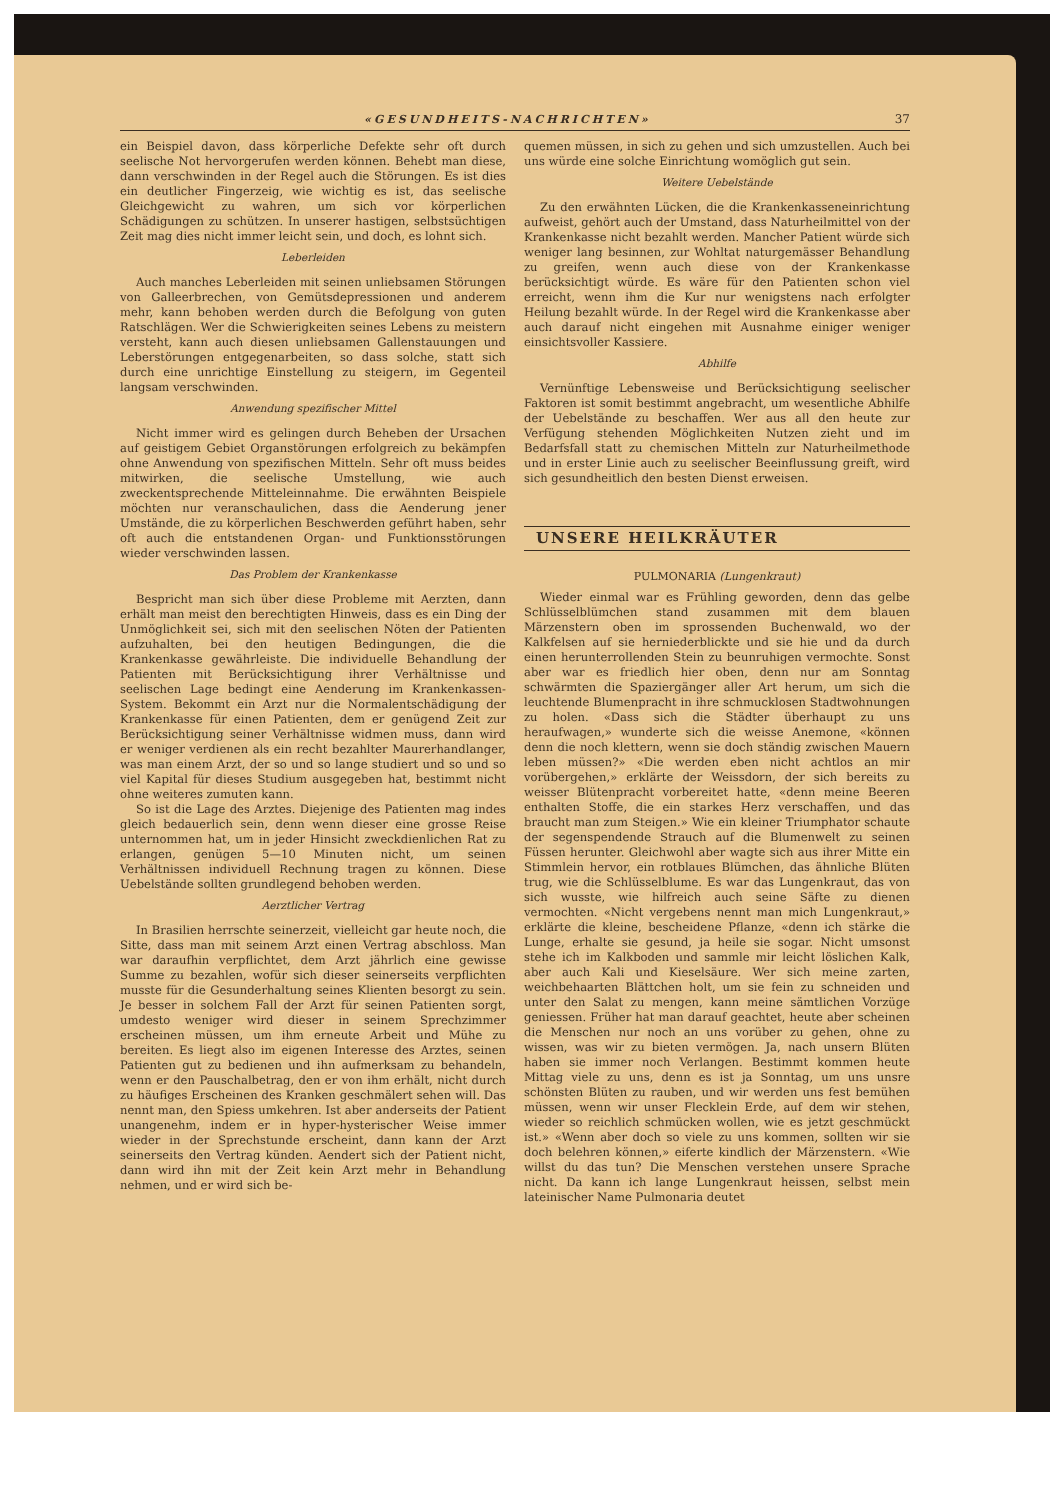«GESUNDHEITS-NACHRICHTEN» 37
ein Beispiel davon, dass körperliche Defekte sehr oft durch seelische Not hervorgerufen werden können. Behebt man diese, dann verschwinden in der Regel auch die Störungen. Es ist dies ein deutlicher Fingerzeig, wie wichtig es ist, das seelische Gleichgewicht zu wahren, um sich vor körperlichen Schädigungen zu schützen. In unserer hastigen, selbstsüchtigen Zeit mag dies nicht immer leicht sein, und doch, es lohnt sich.
Leberleiden
Auch manches Leberleiden mit seinen unliebsamen Störungen von Galleerbrechen, von Gemütsdepressionen und anderem mehr, kann behoben werden durch die Befolgung von guten Ratschlägen. Wer die Schwierigkeiten seines Lebens zu meistern versteht, kann auch diesen unliebsamen Gallenstauungen und Leberstörungen entgegenarbeiten, so dass solche, statt sich durch eine unrichtige Einstellung zu steigern, im Gegenteil langsam verschwinden.
Anwendung spezifischer Mittel
Nicht immer wird es gelingen durch Beheben der Ursachen auf geistigem Gebiet Organstörungen erfolgreich zu bekämpfen ohne Anwendung von spezifischen Mitteln. Sehr oft muss beides mitwirken, die seelische Umstellung, wie auch zweckentsprechende Mitteleinnahme. Die erwähnten Beispiele möchten nur veranschaulichen, dass die Aenderung jener Umstände, die zu körperlichen Beschwerden geführt haben, sehr oft auch die entstandenen Organ- und Funktionsstörungen wieder verschwinden lassen.
Das Problem der Krankenkasse
Bespricht man sich über diese Probleme mit Aerzten, dann erhält man meist den berechtigten Hinweis, dass es ein Ding der Unmöglichkeit sei, sich mit den seelischen Nöten der Patienten aufzuhalten, bei den heutigen Bedingungen, die die Krankenkasse gewährleiste. Die individuelle Behandlung der Patienten mit Berücksichtigung ihrer Verhältnisse und seelischen Lage bedingt eine Aenderung im Krankenkassen-System. Bekommt ein Arzt nur die Normalentschädigung der Krankenkasse für einen Patienten, dem er genügend Zeit zur Berücksichtigung seiner Verhältnisse widmen muss, dann wird er weniger verdienen als ein recht bezahlter Maurerhandlanger, was man einem Arzt, der so und so lange studiert und so und so viel Kapital für dieses Studium ausgegeben hat, bestimmt nicht ohne weiteres zumuten kann.
So ist die Lage des Arztes. Diejenige des Patienten mag indes gleich bedauerlich sein, denn wenn dieser eine grosse Reise unternommen hat, um in jeder Hinsicht zweckdienlichen Rat zu erlangen, genügen 5—10 Minuten nicht, um seinen Verhältnissen individuell Rechnung tragen zu können. Diese Uebelstände sollten grundlegend behoben werden.
Aerztlicher Vertrag
In Brasilien herrschte seinerzeit, vielleicht gar heute noch, die Sitte, dass man mit seinem Arzt einen Vertrag abschloss. Man war daraufhin verpflichtet, dem Arzt jährlich eine gewisse Summe zu bezahlen, wofür sich dieser seinerseits verpflichten musste für die Gesunderhaltung seines Klienten besorgt zu sein. Je besser in solchem Fall der Arzt für seinen Patienten sorgt, umdesto weniger wird dieser in seinem Sprechzimmer erscheinen müssen, um ihm erneute Arbeit und Mühe zu bereiten. Es liegt also im eigenen Interesse des Arztes, seinen Patienten gut zu bedienen und ihn aufmerksam zu behandeln, wenn er den Pauschalbetrag, den er von ihm erhält, nicht durch zu häufiges Erscheinen des Kranken geschmälert sehen will. Das nennt man, den Spiess umkehren. Ist aber anderseits der Patient unangenehm, indem er in hyper-hysterischer Weise immer wieder in der Sprechstunde erscheint, dann kann der Arzt seinerseits den Vertrag künden. Aendert sich der Patient nicht, dann wird ihn mit der Zeit kein Arzt mehr in Behandlung nehmen, und er wird sich be-
quemen müssen, in sich zu gehen und sich umzustellen. Auch bei uns würde eine solche Einrichtung womöglich gut sein.
Weitere Uebelstände
Zu den erwähnten Lücken, die die Krankenkasseneinrichtung aufweist, gehört auch der Umstand, dass Naturheilmittel von der Krankenkasse nicht bezahlt werden. Mancher Patient würde sich weniger lang besinnen, zur Wohltat naturgemässer Behandlung zu greifen, wenn auch diese von der Krankenkasse berücksichtigt würde. Es wäre für den Patienten schon viel erreicht, wenn ihm die Kur nur wenigstens nach erfolgter Heilung bezahlt würde. In der Regel wird die Krankenkasse aber auch darauf nicht eingehen mit Ausnahme einiger weniger einsichtsvoller Kassiere.
Abhilfe
Vernünftige Lebensweise und Berücksichtigung seelischer Faktoren ist somit bestimmt angebracht, um wesentliche Abhilfe der Uebelstände zu beschaffen. Wer aus all den heute zur Verfügung stehenden Möglichkeiten Nutzen zieht und im Bedarfsfall statt zu chemischen Mitteln zur Naturheilmethode und in erster Linie auch zu seelischer Beeinflussung greift, wird sich gesundheitlich den besten Dienst erweisen.
UNSERE HEILKRÄUTER
PULMONARIA (Lungenkraut)
Wieder einmal war es Frühling geworden, denn das gelbe Schlüsselblümchen stand zusammen mit dem blauen Märzenstern oben im sprossenden Buchenwald, wo der Kalkfelsen auf sie herniederblickte und sie hie und da durch einen herunterrollenden Stein zu beunruhigen vermochte. Sonst aber war es friedlich hier oben, denn nur am Sonntag schwärmten die Spaziergänger aller Art herum, um sich die leuchtende Blumenpracht in ihre schmucklosen Stadtwohnungen zu holen. «Dass sich die Städter überhaupt zu uns heraufwagen,» wunderte sich die weisse Anemone, «können denn die noch klettern, wenn sie doch ständig zwischen Mauern leben müssen?» «Die werden eben nicht achtlos an mir vorübergehen,» erklärte der Weissdorn, der sich bereits zu weisser Blütenpracht vorbereitet hatte, «denn meine Beeren enthalten Stoffe, die ein starkes Herz verschaffen, und das braucht man zum Steigen.» Wie ein kleiner Triumphator schaute der segenspendende Strauch auf die Blumenwelt zu seinen Füssen herunter. Gleichwohl aber wagte sich aus ihrer Mitte ein Stimmlein hervor, ein rotblaues Blümchen, das ähnliche Blüten trug, wie die Schlüsselblume. Es war das Lungenkraut, das von sich wusste, wie hilfreich auch seine Säfte zu dienen vermochten. «Nicht vergebens nennt man mich Lungenkraut,» erklärte die kleine, bescheidene Pflanze, «denn ich stärke die Lunge, erhalte sie gesund, ja heile sie sogar. Nicht umsonst stehe ich im Kalkboden und sammle mir leicht löslichen Kalk, aber auch Kali und Kieselsäure. Wer sich meine zarten, weichbehaarten Blättchen holt, um sie fein zu schneiden und unter den Salat zu mengen, kann meine sämtlichen Vorzüge geniessen. Früher hat man darauf geachtet, heute aber scheinen die Menschen nur noch an uns vorüber zu gehen, ohne zu wissen, was wir zu bieten vermögen. Ja, nach unsern Blüten haben sie immer noch Verlangen. Bestimmt kommen heute Mittag viele zu uns, denn es ist ja Sonntag, um uns unsre schönsten Blüten zu rauben, und wir werden uns fest bemühen müssen, wenn wir unser Flecklein Erde, auf dem wir stehen, wieder so reichlich schmücken wollen, wie es jetzt geschmückt ist.» «Wenn aber doch so viele zu uns kommen, sollten wir sie doch belehren können,» eiferte kindlich der Märzenstern. «Wie willst du das tun? Die Menschen verstehen unsere Sprache nicht. Da kann ich lange Lungenkraut heissen, selbst mein lateinischer Name Pulmonaria deutet